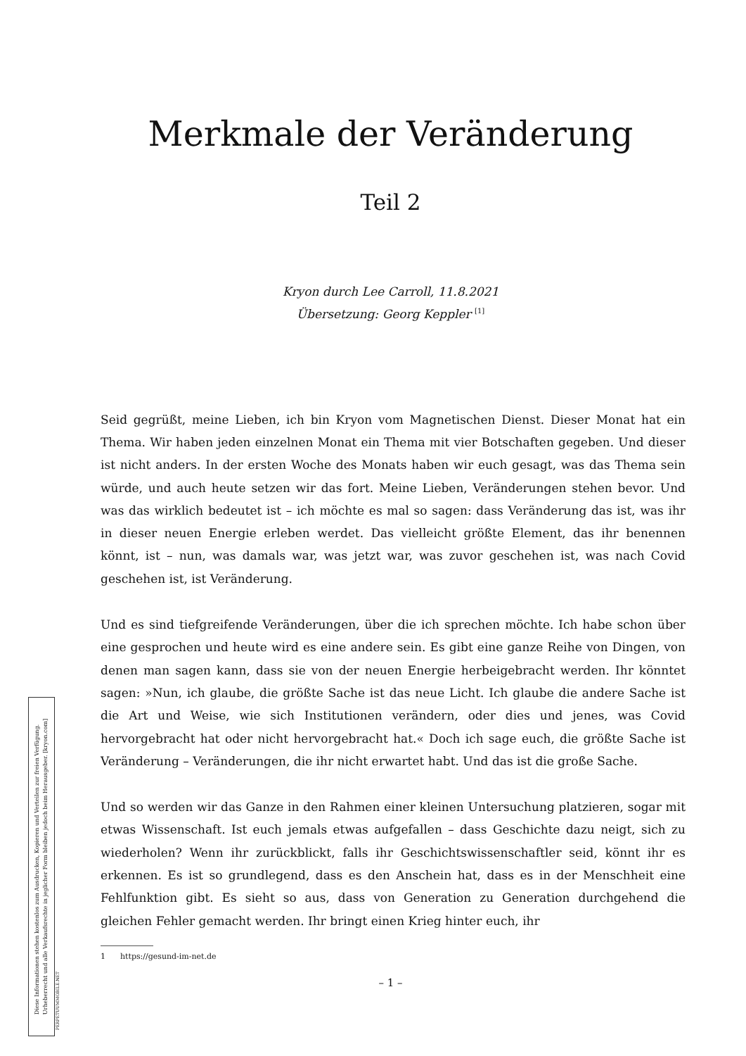Merkmale der Veränderung
Teil 2
Kryon durch Lee Carroll, 11.8.2021
Übersetzung: Georg Keppler <sup>[1]</sup>
Seid gegrüßt, meine Lieben, ich bin Kryon vom Magnetischen Dienst. Dieser Monat hat ein Thema. Wir haben jeden einzelnen Monat ein Thema mit vier Botschaften gegeben. Und dieser ist nicht anders. In der ersten Woche des Monats haben wir euch gesagt, was das Thema sein würde, und auch heute setzen wir das fort. Meine Lieben, Veränderungen stehen bevor. Und was das wirklich bedeutet ist – ich möchte es mal so sagen: dass Veränderung das ist, was ihr in dieser neuen Energie erleben werdet. Das vielleicht größte Element, das ihr benennen könnt, ist – nun, was damals war, was jetzt war, was zuvor geschehen ist, was nach Covid geschehen ist, ist Veränderung.
Und es sind tiefgreifende Veränderungen, über die ich sprechen möchte. Ich habe schon über eine gesprochen und heute wird es eine andere sein. Es gibt eine ganze Reihe von Dingen, von denen man sagen kann, dass sie von der neuen Energie herbeigebracht werden. Ihr könntet sagen: »Nun, ich glaube, die größte Sache ist das neue Licht. Ich glaube die andere Sache ist die Art und Weise, wie sich Institutionen verändern, oder dies und jenes, was Covid hervorgebracht hat oder nicht hervorgebracht hat.« Doch ich sage euch, die größte Sache ist Veränderung – Veränderungen, die ihr nicht erwartet habt. Und das ist die große Sache.
Und so werden wir das Ganze in den Rahmen einer kleinen Untersuchung platzieren, sogar mit etwas Wissenschaft. Ist euch jemals etwas aufgefallen – dass Geschichte dazu neigt, sich zu wiederholen? Wenn ihr zurückblickt, falls ihr Geschichtswissenschaftler seid, könnt ihr es erkennen. Es ist so grundlegend, dass es den Anschein hat, dass es in der Menschheit eine Fehlfunktion gibt. Es sieht so aus, dass von Generation zu Generation durchgehend die gleichen Fehler gemacht werden. Ihr bringt einen Krieg hinter euch, ihr
1 https://gesund-im-net.de
– 1 –
Diese Informationen stehen kostenlos zum Ausdrucken, Kopieren und Verteilen zur freien Verfügung.
Urheberrecht und alle Verkaufsrechte in jeglicher Form bleiben jedoch beim Herausgeber. [kryon.com]
PERPETUUMMOBILE.NET